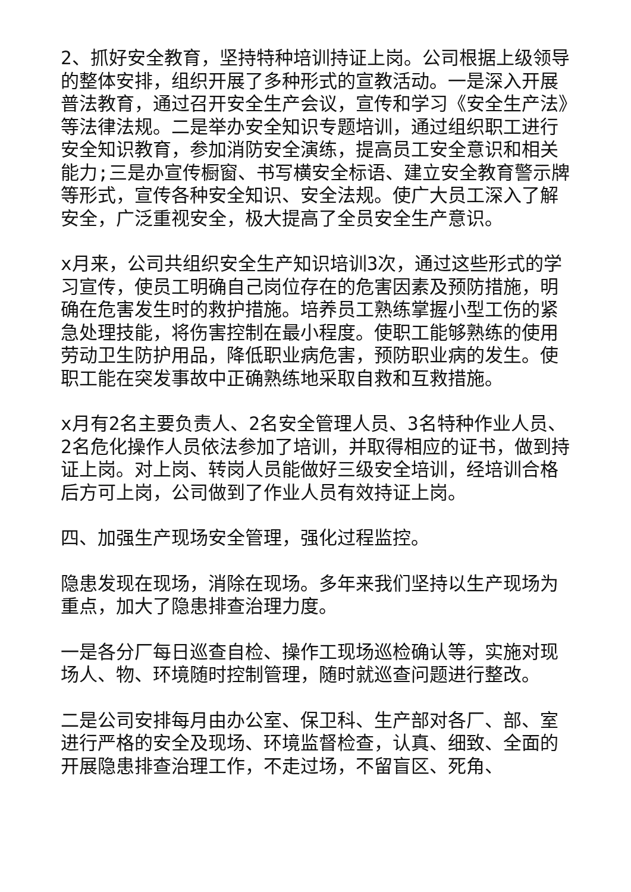2、抓好安全教育，坚持特种培训持证上岗。公司根据上级领导的整体安排，组织开展了多种形式的宣教活动。一是深入开展普法教育，通过召开安全生产会议，宣传和学习《安全生产法》等法律法规。二是举办安全知识专题培训，通过组织职工进行安全知识教育，参加消防安全演练，提高员工安全意识和相关能力;三是办宣传橱窗、书写横安全标语、建立安全教育警示牌等形式，宣传各种安全知识、安全法规。使广大员工深入了解安全，广泛重视安全，极大提高了全员安全生产意识。
x月来，公司共组织安全生产知识培训3次，通过这些形式的学习宣传，使员工明确自己岗位存在的危害因素及预防措施，明确在危害发生时的救护措施。培养员工熟练掌握小型工伤的紧急处理技能，将伤害控制在最小程度。使职工能够熟练的使用劳动卫生防护用品，降低职业病危害，预防职业病的发生。使职工能在突发事故中正确熟练地采取自救和互救措施。
x月有2名主要负责人、2名安全管理人员、3名特种作业人员、2名危化操作人员依法参加了培训，并取得相应的证书，做到持证上岗。对上岗、转岗人员能做好三级安全培训，经培训合格后方可上岗，公司做到了作业人员有效持证上岗。
四、加强生产现场安全管理，强化过程监控。
隐患发现在现场，消除在现场。多年来我们坚持以生产现场为重点，加大了隐患排查治理力度。
一是各分厂每日巡查自检、操作工现场巡检确认等，实施对现场人、物、环境随时控制管理，随时就巡查问题进行整改。
二是公司安排每月由办公室、保卫科、生产部对各厂、部、室进行严格的安全及现场、环境监督检查，认真、细致、全面的开展隐患排查治理工作，不走过场，不留盲区、死角、